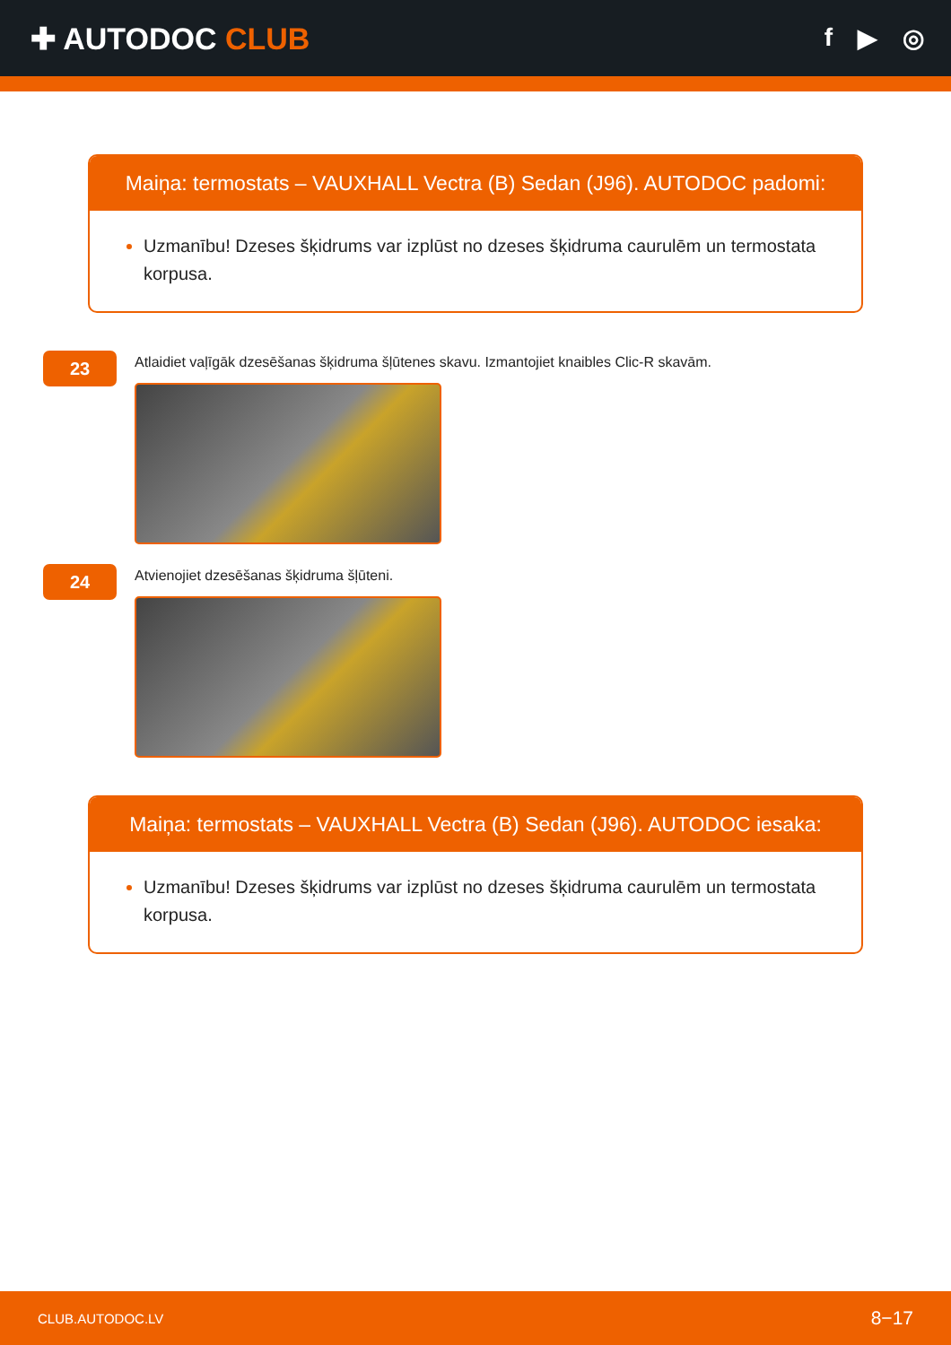✚ AUTODOC CLUB
f ▶ ◎
Maiņa: termostats – VAUXHALL Vectra (B) Sedan (J96). AUTODOC padomi:
Uzmanību! Dzeses šķidrums var izplūst no dzeses šķidruma caurulēm un termostata korpusa.
23
Atlaidiet vaļīgāk dzesēšanas šķidruma šļūtenes skavu. Izmantojiet knaibles Clic-R skavām.
24
Atvienojiet dzesēšanas šķidruma šļūteni.
Maiņa: termostats – VAUXHALL Vectra (B) Sedan (J96). AUTODOC iesaka:
Uzmanību! Dzeses šķidrums var izplūst no dzeses šķidruma caurulēm un termostata korpusa.
CLUB.AUTODOC.LV 8−17